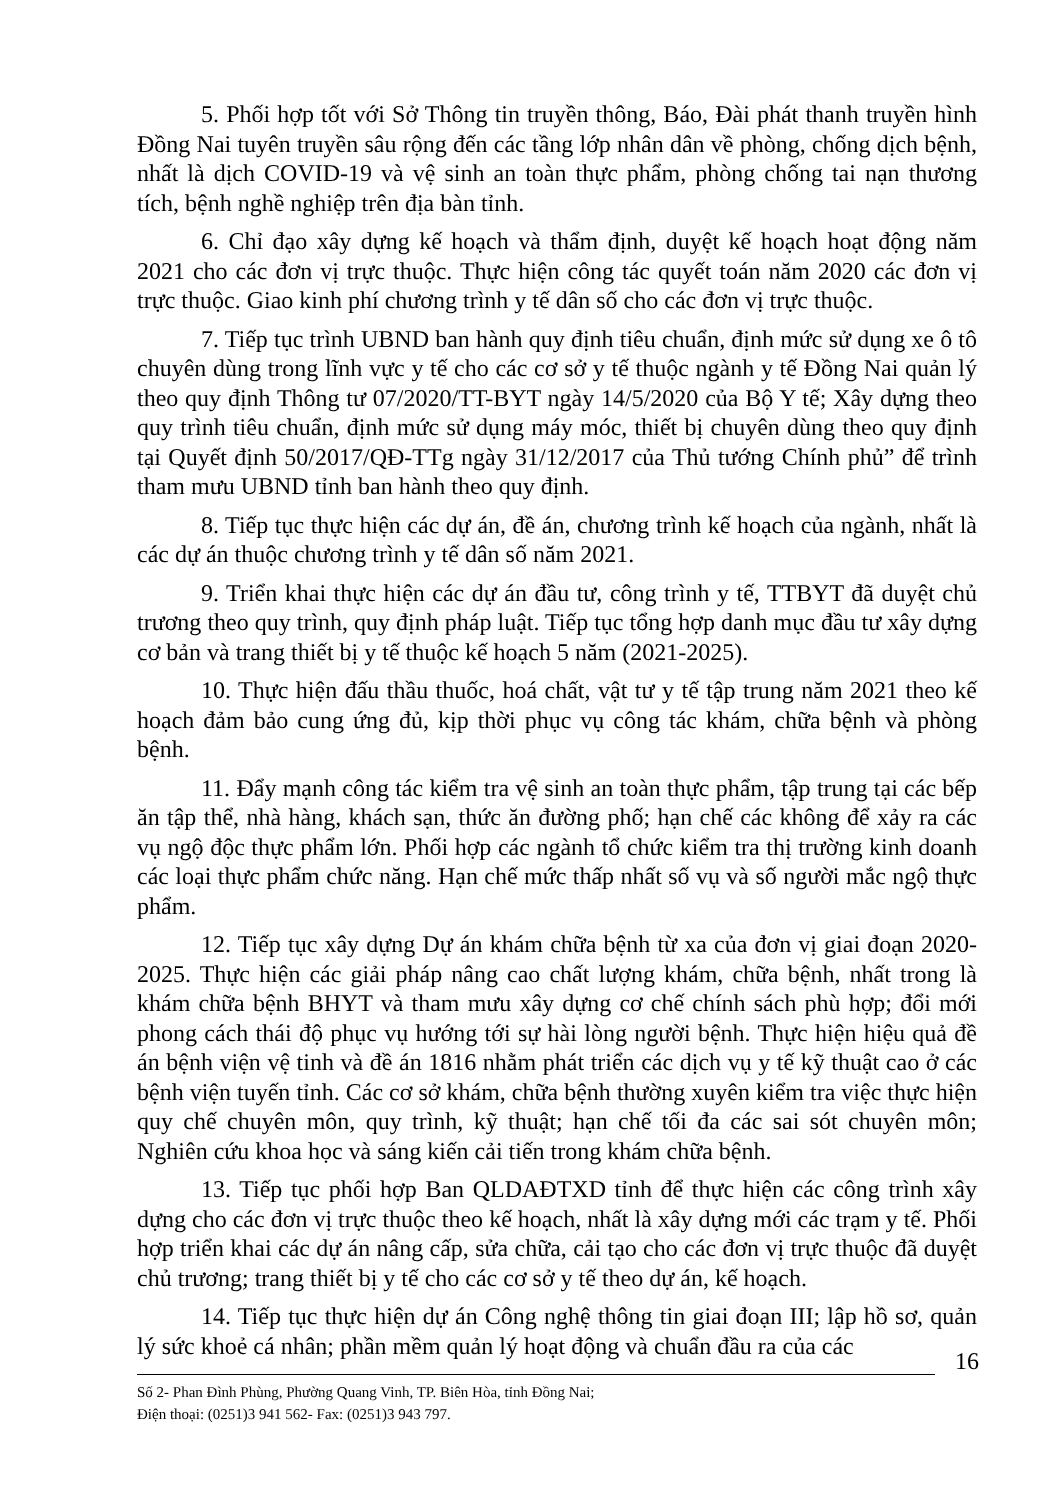5. Phối hợp tốt với Sở Thông tin truyền thông, Báo, Đài phát thanh truyền hình Đồng Nai tuyên truyền sâu rộng đến các tầng lớp nhân dân về phòng, chống dịch bệnh, nhất là dịch COVID-19 và vệ sinh an toàn thực phẩm, phòng chống tai nạn thương tích, bệnh nghề nghiệp trên địa bàn tỉnh.
6. Chỉ đạo xây dựng kế hoạch và thẩm định, duyệt kế hoạch hoạt động năm 2021 cho các đơn vị trực thuộc. Thực hiện công tác quyết toán năm 2020 các đơn vị trực thuộc. Giao kinh phí chương trình y tế dân số cho các đơn vị trực thuộc.
7. Tiếp tục trình UBND ban hành quy định tiêu chuẩn, định mức sử dụng xe ô tô chuyên dùng trong lĩnh vực y tế cho các cơ sở y tế thuộc ngành y tế Đồng Nai quản lý theo quy định Thông tư 07/2020/TT-BYT ngày 14/5/2020 của Bộ Y tế; Xây dựng theo quy trình tiêu chuẩn, định mức sử dụng máy móc, thiết bị chuyên dùng theo quy định tại Quyết định 50/2017/QĐ-TTg ngày 31/12/2017 của Thủ tướng Chính phủ” để trình tham mưu UBND tỉnh ban hành theo quy định.
8. Tiếp tục thực hiện các dự án, đề án, chương trình kế hoạch của ngành, nhất là các dự án thuộc chương trình y tế dân số năm 2021.
9. Triển khai thực hiện các dự án đầu tư, công trình y tế, TTBYT đã duyệt chủ trương theo quy trình, quy định pháp luật. Tiếp tục tổng hợp danh mục đầu tư xây dựng cơ bản và trang thiết bị y tế thuộc kế hoạch 5 năm (2021-2025).
10. Thực hiện đấu thầu thuốc, hoá chất, vật tư y tế tập trung năm 2021 theo kế hoạch đảm bảo cung ứng đủ, kịp thời phục vụ công tác khám, chữa bệnh và phòng bệnh.
11. Đẩy mạnh công tác kiểm tra vệ sinh an toàn thực phẩm, tập trung tại các bếp ăn tập thể, nhà hàng, khách sạn, thức ăn đường phố; hạn chế các không để xảy ra các vụ ngộ độc thực phẩm lớn. Phối hợp các ngành tổ chức kiểm tra thị trường kinh doanh các loại thực phẩm chức năng. Hạn chế mức thấp nhất số vụ và số người mắc ngộ thực phẩm.
12. Tiếp tục xây dựng Dự án khám chữa bệnh từ xa của đơn vị giai đoạn 2020-2025. Thực hiện các giải pháp nâng cao chất lượng khám, chữa bệnh, nhất trong là khám chữa bệnh BHYT và tham mưu xây dựng cơ chế chính sách phù hợp; đổi mới phong cách thái độ phục vụ hướng tới sự hài lòng người bệnh. Thực hiện hiệu quả đề án bệnh viện vệ tinh và đề án 1816 nhằm phát triển các dịch vụ y tế kỹ thuật cao ở các bệnh viện tuyến tỉnh. Các cơ sở khám, chữa bệnh thường xuyên kiểm tra việc thực hiện quy chế chuyên môn, quy trình, kỹ thuật; hạn chế tối đa các sai sót chuyên môn; Nghiên cứu khoa học và sáng kiến cải tiến trong khám chữa bệnh.
13. Tiếp tục phối hợp Ban QLDAĐTXD tỉnh để thực hiện các công trình xây dựng cho các đơn vị trực thuộc theo kế hoạch, nhất là xây dựng mới các trạm y tế. Phối hợp triển khai các dự án nâng cấp, sửa chữa, cải tạo cho các đơn vị trực thuộc đã duyệt chủ trương; trang thiết bị y tế cho các cơ sở y tế theo dự án, kế hoạch.
14. Tiếp tục thực hiện dự án Công nghệ thông tin giai đoạn III; lập hồ sơ, quản lý sức khoẻ cá nhân; phần mềm quản lý hoạt động và chuẩn đầu ra của các
16
Số 2- Phan Đình Phùng, Phường Quang Vinh, TP. Biên Hòa, tỉnh Đồng Nai;
Điện thoại: (0251)3 941 562- Fax: (0251)3 943 797.